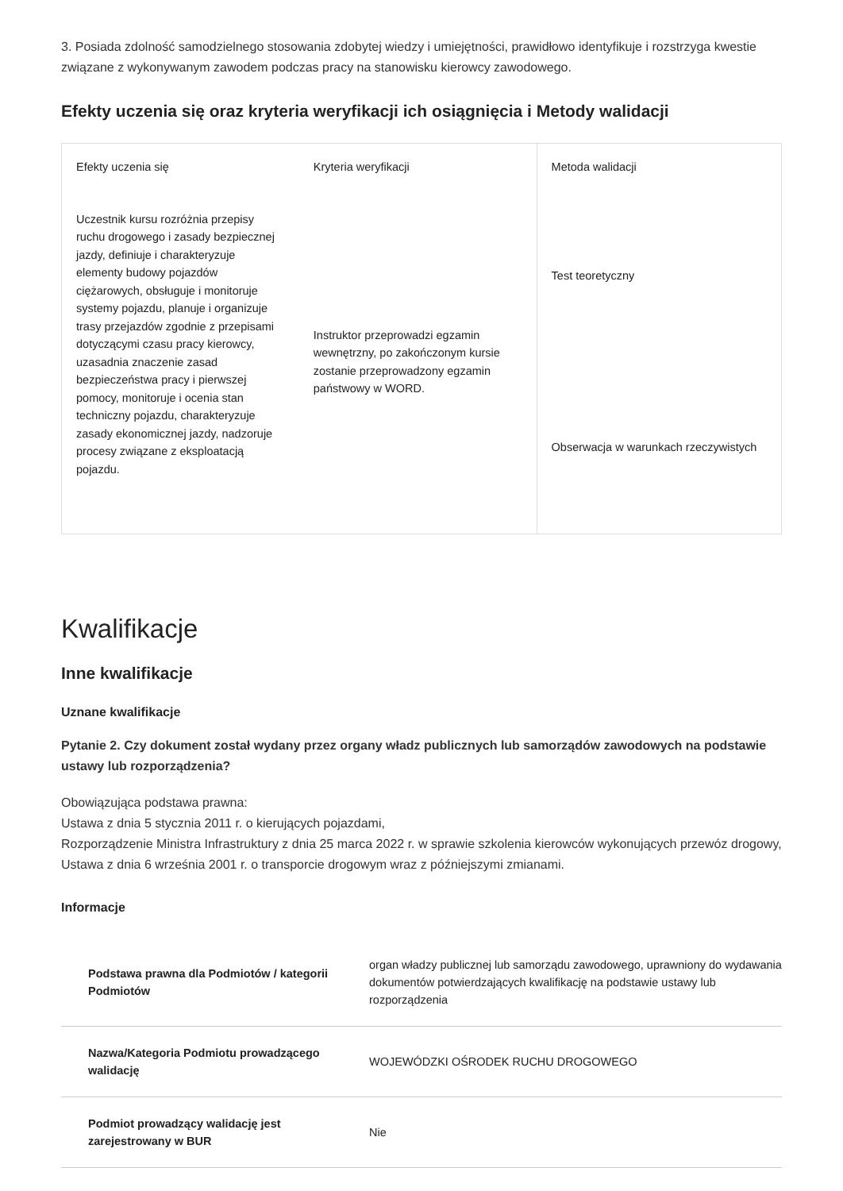3. Posiada zdolność samodzielnego stosowania zdobytej wiedzy i umiejętności, prawidłowo identyfikuje i rozstrzyga kwestie związane z wykonywanym zawodem podczas pracy na stanowisku kierowcy zawodowego.
Efekty uczenia się oraz kryteria weryfikacji ich osiągnięcia i Metody walidacji
| Efekty uczenia się | Kryteria weryfikacji | Metoda walidacji |
| --- | --- | --- |
| Uczestnik kursu rozróżnia przepisy ruchu drogowego i zasady bezpiecznej jazdy, definiuje i charakteryzuje elementy budowy pojazdów ciężarowych, obsługuje i monitoruje systemy pojazdu, planuje i organizuje trasy przejazdów zgodnie z przepisami dotyczącymi czasu pracy kierowcy, uzasadnia znaczenie zasad bezpieczeństwa pracy i pierwszej pomocy, monitoruje i ocenia stan techniczny pojazdu, charakteryzuje zasady ekonomicznej jazdy, nadzoruje procesy związane z eksploatacją pojazdu. | Instruktor przeprowadzi egzamin wewnętrzny, po zakończonym kursie zostanie przeprowadzony egzamin państwowy w WORD. | Test teoretyczny |
| | | Obserwacja w warunkach rzeczywistych |
Kwalifikacje
Inne kwalifikacje
Uznane kwalifikacje
Pytanie 2. Czy dokument został wydany przez organy władz publicznych lub samorządów zawodowych na podstawie ustawy lub rozporządzenia?
Obowiązująca podstawa prawna:
Ustawa z dnia 5 stycznia 2011 r. o kierujących pojazdami,
Rozporządzenie Ministra Infrastruktury z dnia 25 marca 2022 r. w sprawie szkolenia kierowców wykonujących przewóz drogowy,
Ustawa z dnia 6 września 2001 r. o transporcie drogowym wraz z późniejszymi zmianami.
Informacje
| Podstawa prawna dla Podmiotów / kategorii Podmiotów | organ władzy publicznej lub samorządu zawodowego, uprawniony do wydawania dokumentów potwierdzających kwalifikację na podstawie ustawy lub rozporządzenia |
| Nazwa/Kategoria Podmiotu prowadzącego walidację | WOJEWÓDZKI OŚRODEK RUCHU DROGOWEGO |
| Podmiot prowadzący walidację jest zarejestrowany w BUR | Nie |